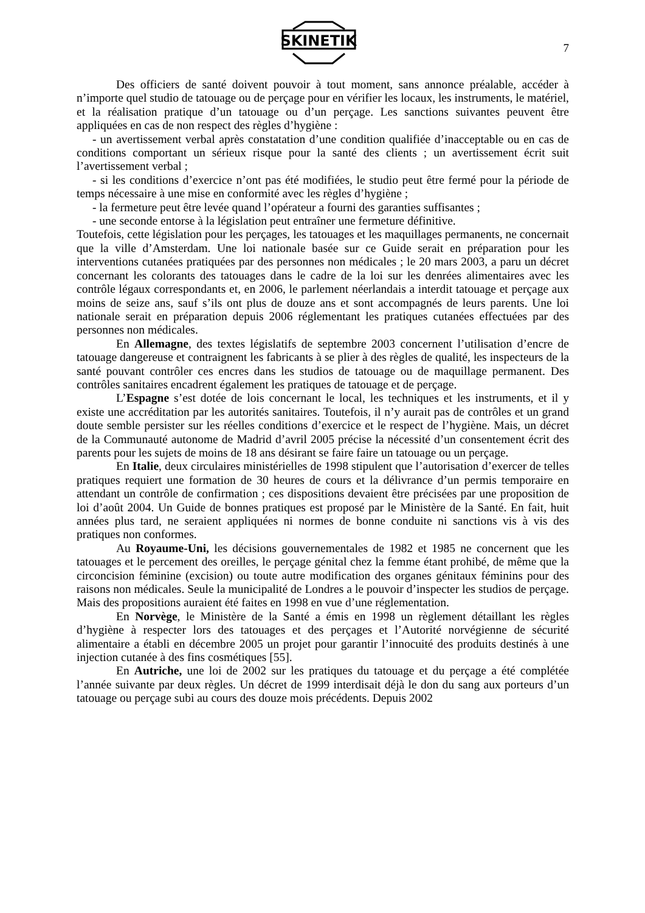SKINETIK
7
Des officiers de santé doivent pouvoir à tout moment, sans annonce préalable, accéder à n’importe quel studio de tatouage ou de perçage pour en vérifier les locaux, les instruments, le matériel, et la réalisation pratique d’un tatouage ou d’un perçage. Les sanctions suivantes peuvent être appliquées en cas de non respect des règles d’hygiène :
- un avertissement verbal après constatation d’une condition qualifiée d’inacceptable ou en cas de conditions comportant un sérieux risque pour la santé des clients ; un avertissement écrit suit l’avertissement verbal ;
- si les conditions d’exercice n’ont pas été modifiées, le studio peut être fermé pour la période de temps nécessaire à une mise en conformité avec les règles d’hygiène ;
- la fermeture peut être levée quand l’opérateur a fourni des garanties suffisantes ;
- une seconde entorse à la législation peut entraîner une fermeture définitive.
Toutefois, cette législation pour les perçages, les tatouages et les maquillages permanents, ne concernait que la ville d’Amsterdam. Une loi nationale basée sur ce Guide serait en préparation pour les interventions cutanées pratiquées par des personnes non médicales ; le 20 mars 2003, a paru un décret concernant les colorants des tatouages dans le cadre de la loi sur les denrées alimentaires avec les contrôle légaux correspondants et, en 2006, le parlement néerlandais a interdit tatouage et perçage aux moins de seize ans, sauf s’ils ont plus de douze ans et sont accompagnés de leurs parents. Une loi nationale serait en préparation depuis 2006 réglementant les pratiques cutanées effectuées par des personnes non médicales.
En Allemagne, des textes législatifs de septembre 2003 concernent l’utilisation d’encre de tatouage dangereuse et contraignent les fabricants à se plier à des règles de qualité, les inspecteurs de la santé pouvant contrôler ces encres dans les studios de tatouage ou de maquillage permanent. Des contrôles sanitaires encadrent également les pratiques de tatouage et de perçage.
L’Espagne s’est dotée de lois concernant le local, les techniques et les instruments, et il y existe une accréditation par les autorités sanitaires. Toutefois, il n’y aurait pas de contrôles et un grand doute semble persister sur les réelles conditions d’exercice et le respect de l’hygiène. Mais, un décret de la Communauté autonome de Madrid d’avril 2005 précise la nécessité d’un consentement écrit des parents pour les sujets de moins de 18 ans désirant se faire faire un tatouage ou un perçage.
En Italie, deux circulaires ministérielles de 1998 stipulent que l’autorisation d’exercer de telles pratiques requiert une formation de 30 heures de cours et la délivrance d’un permis temporaire en attendant un contrôle de confirmation ; ces dispositions devaient être précisées par une proposition de loi d’août 2004. Un Guide de bonnes pratiques est proposé par le Ministère de la Santé. En fait, huit années plus tard, ne seraient appliquées ni normes de bonne conduite ni sanctions vis à vis des pratiques non conformes.
Au Royaume-Uni, les décisions gouvernementales de 1982 et 1985 ne concernent que les tatouages et le percement des oreilles, le perçage génital chez la femme étant prohibé, de même que la circoncision féminine (excision) ou toute autre modification des organes génitaux féminins pour des raisons non médicales. Seule la municipalité de Londres a le pouvoir d’inspecter les studios de perçage. Mais des propositions auraient été faites en 1998 en vue d’une réglementation.
En Norvège, le Ministère de la Santé a émis en 1998 un règlement détaillant les règles d’hygiène à respecter lors des tatouages et des perçages et l’Autorité norvégienne de sécurité alimentaire a établi en décembre 2005 un projet pour garantir l’innocuité des produits destinés à une injection cutanée à des fins cosmétiques [55].
En Autriche, une loi de 2002 sur les pratiques du tatouage et du perçage a été complétée l’année suivante par deux règles. Un décret de 1999 interdisait déjà le don du sang aux porteurs d’un tatouage ou perçage subi au cours des douze mois précédents. Depuis 2002